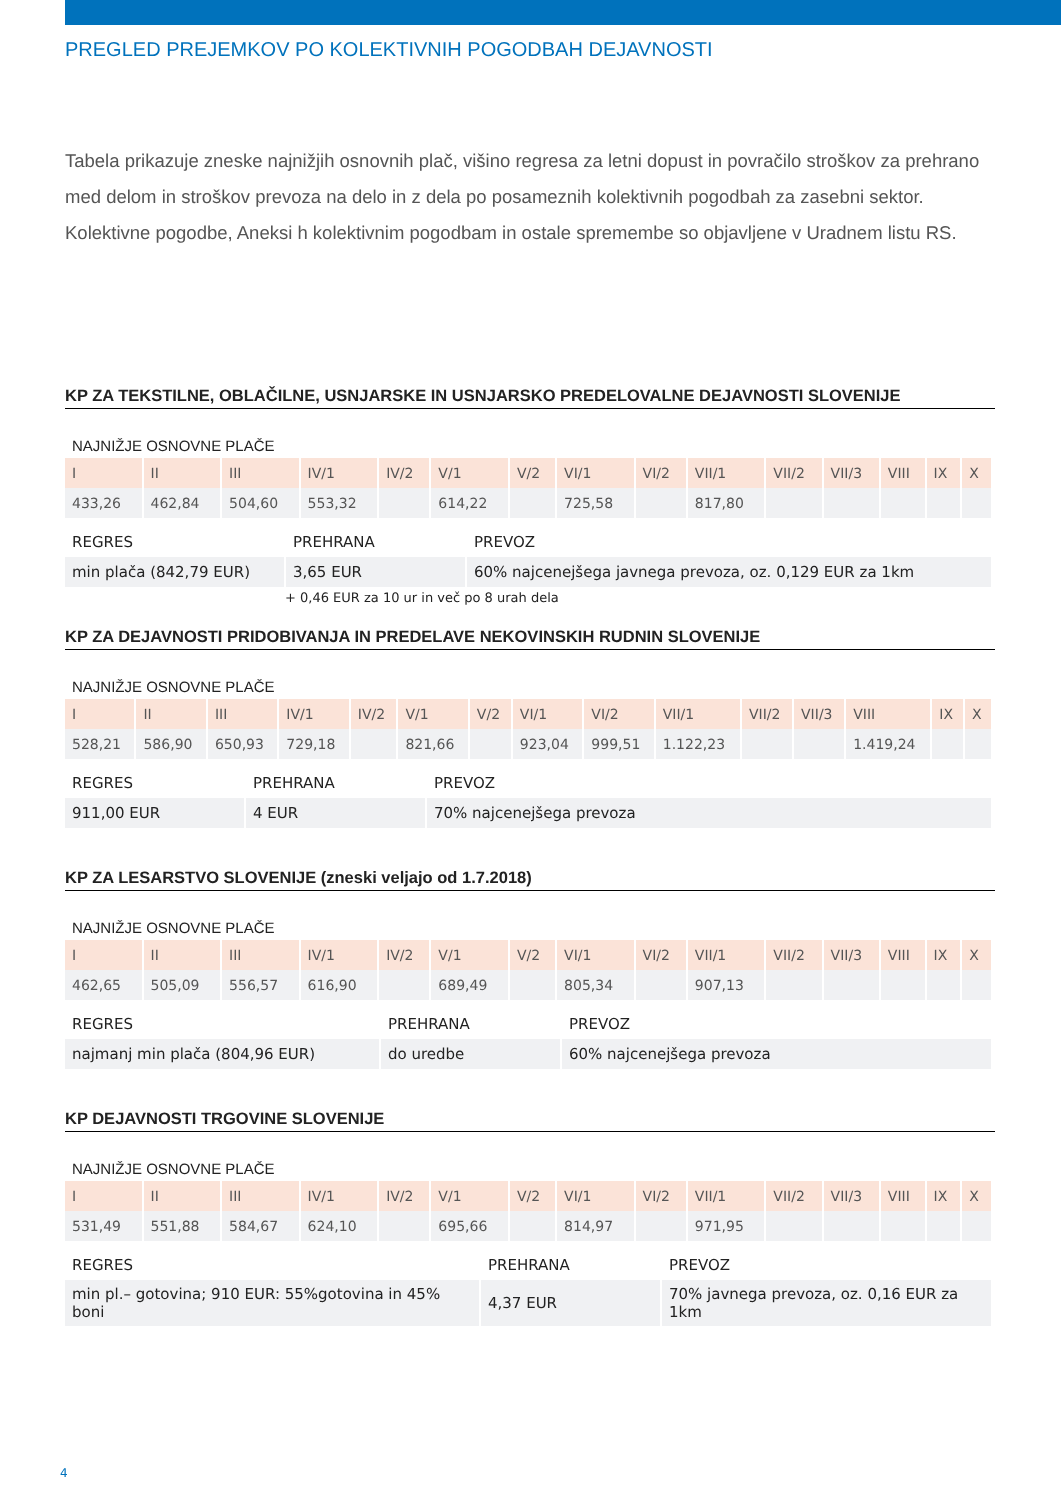PREGLED PREJEMKOV PO KOLEKTIVNIH POGODBAH DEJAVNOSTI
Tabela prikazuje zneske najnižjih osnovnih plač, višino regresa za letni dopust in povračilo stroškov za prehrano med delom in stroškov prevoza na delo in z dela po posameznih kolektivnih pogodbah za zasebni sektor. Kolektivne pogodbe, Aneksi h kolektivnim pogodbam in ostale spremembe so objavljene v Uradnem listu RS.
KP ZA TEKSTILNE, OBLAČILNE, USNJARSKE IN USNJARSKO PREDELOVALNE DEJAVNOSTI SLOVENIJE
NAJNIŽJE OSNOVNE PLAČE
| I | II | III | IV/1 | IV/2 | V/1 | V/2 | VI/1 | VI/2 | VII/1 | VII/2 | VII/3 | VIII | IX | X |
| --- | --- | --- | --- | --- | --- | --- | --- | --- | --- | --- | --- | --- | --- | --- |
| 433,26 | 462,84 | 504,60 | 553,32 | | 614,22 | | 725,58 | | 817,80 | | | | | |
| REGRES | PREHRANA | PREVOZ |
| --- | --- | --- |
| min plača (842,79 EUR) | 3,65 EUR | 60% najcenejšega javnega prevoza, oz. 0,129 EUR za 1km |
+ 0,46 EUR za 10 ur in več po 8 urah dela
KP ZA DEJAVNOSTI PRIDOBIVANJA IN PREDELAVE NEKOVINSKIH RUDNIN SLOVENIJE
NAJNIŽJE OSNOVNE PLAČE
| I | II | III | IV/1 | IV/2 | V/1 | V/2 | VI/1 | VI/2 | VII/1 | VII/2 | VII/3 | VIII | IX | X |
| --- | --- | --- | --- | --- | --- | --- | --- | --- | --- | --- | --- | --- | --- | --- |
| 528,21 | 586,90 | 650,93 | 729,18 | | 821,66 | | 923,04 | 999,51 | 1.122,23 | | | 1.419,24 | | |
| REGRES | PREHRANA | PREVOZ |
| --- | --- | --- |
| 911,00 EUR | 4 EUR | 70% najcenejšega prevoza |
KP ZA LESARSTVO SLOVENIJE (zneski veljajo od 1.7.2018)
NAJNIŽJE OSNOVNE PLAČE
| I | II | III | IV/1 | IV/2 | V/1 | V/2 | VI/1 | VI/2 | VII/1 | VII/2 | VII/3 | VIII | IX | X |
| --- | --- | --- | --- | --- | --- | --- | --- | --- | --- | --- | --- | --- | --- | --- |
| 462,65 | 505,09 | 556,57 | 616,90 | | 689,49 | | 805,34 | | 907,13 | | | | | |
| REGRES | PREHRANA | PREVOZ |
| --- | --- | --- |
| najmanj min plača (804,96 EUR) | do uredbe | 60% najcenejšega prevoza |
KP DEJAVNOSTI TRGOVINE SLOVENIJE
NAJNIŽJE OSNOVNE PLAČE
| I | II | III | IV/1 | IV/2 | V/1 | V/2 | VI/1 | VI/2 | VII/1 | VII/2 | VII/3 | VIII | IX | X |
| --- | --- | --- | --- | --- | --- | --- | --- | --- | --- | --- | --- | --- | --- | --- |
| 531,49 | 551,88 | 584,67 | 624,10 | | 695,66 | | 814,97 | | 971,95 | | | | | |
| REGRES | PREHRANA | PREVOZ |
| --- | --- | --- |
| min pl.– gotovina; 910 EUR: 55%gotovina in 45% boni | 4,37 EUR | 70% javnega prevoza, oz. 0,16 EUR za 1km |
4